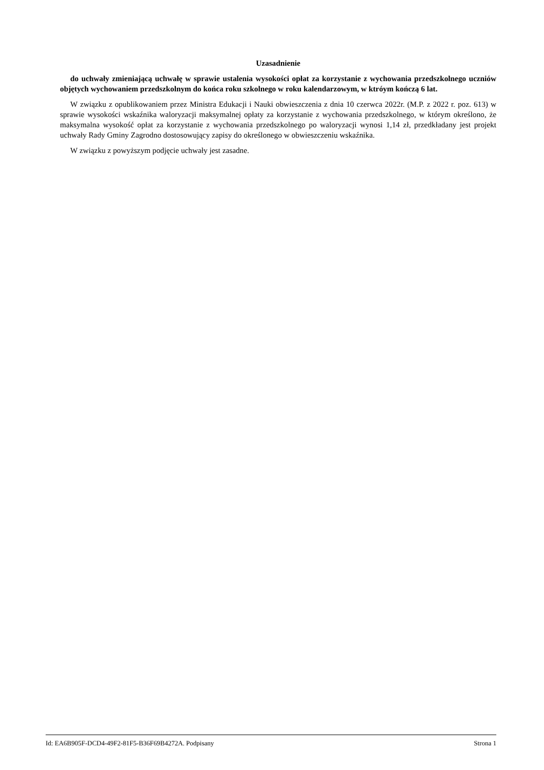Uzasadnienie
do uchwały zmieniającą uchwałę w sprawie ustalenia wysokości opłat za korzystanie z wychowania przedszkolnego uczniów objętych wychowaniem przedszkolnym do końca roku szkolnego w roku kalendarzowym, w ktróym kończą 6 lat.
W związku z opublikowaniem przez Ministra Edukacji i Nauki obwieszczenia z dnia 10 czerwca 2022r. (M.P. z 2022 r. poz. 613) w sprawie wysokości wskaźnika waloryzacji maksymalnej opłaty za korzystanie z wychowania przedszkolnego, w którym określono, że maksymalna wysokość opłat za korzystanie z wychowania przedszkolnego po waloryzacji wynosi 1,14 zł, przedkładany jest projekt uchwały Rady Gminy Zagrodno dostosowujący zapisy do określonego w obwieszczeniu wskaźnika.
W związku z powyższym podjęcie uchwały jest zasadne.
Id: EA6B905F-DCD4-49F2-81F5-B36F69B4272A. Podpisany Strona 1